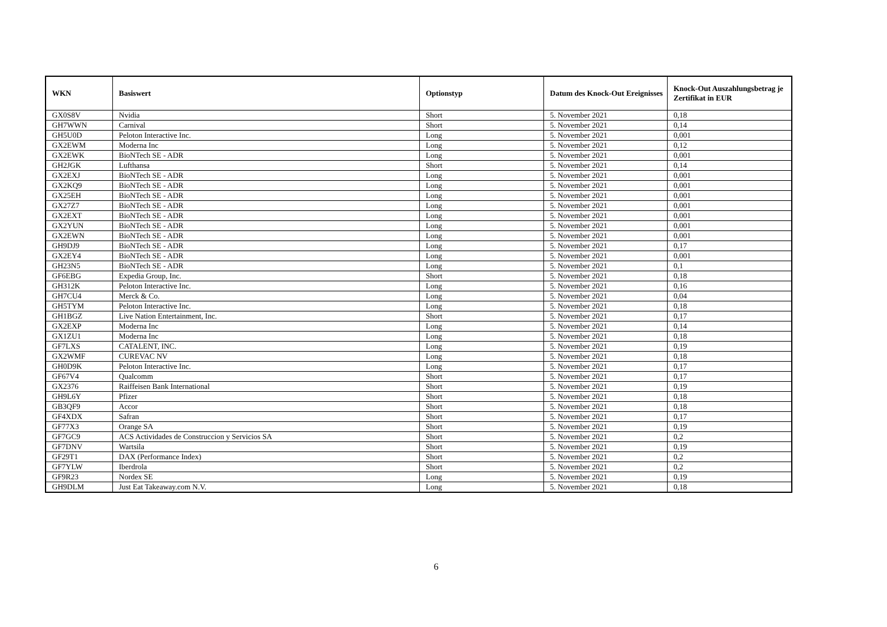| WKN | Basiswert | Optionstyp | Datum des Knock-Out Ereignisses | Knock-Out Auszahlungsbetrag je Zertifikat in EUR |
| --- | --- | --- | --- | --- |
| GX0S8V | Nvidia | Short | 5. November 2021 | 0,18 |
| GH7WWN | Carnival | Short | 5. November 2021 | 0,14 |
| GH5U0D | Peloton Interactive Inc. | Long | 5. November 2021 | 0,001 |
| GX2EWM | Moderna Inc | Long | 5. November 2021 | 0,12 |
| GX2EWK | BioNTech SE - ADR | Long | 5. November 2021 | 0,001 |
| GH2JGK | Lufthansa | Short | 5. November 2021 | 0,14 |
| GX2EXJ | BioNTech SE - ADR | Long | 5. November 2021 | 0,001 |
| GX2KQ9 | BioNTech SE - ADR | Long | 5. November 2021 | 0,001 |
| GX25EH | BioNTech SE - ADR | Long | 5. November 2021 | 0,001 |
| GX27Z7 | BioNTech SE - ADR | Long | 5. November 2021 | 0,001 |
| GX2EXT | BioNTech SE - ADR | Long | 5. November 2021 | 0,001 |
| GX2YUN | BioNTech SE - ADR | Long | 5. November 2021 | 0,001 |
| GX2EWN | BioNTech SE - ADR | Long | 5. November 2021 | 0,001 |
| GH9DJ9 | BioNTech SE - ADR | Long | 5. November 2021 | 0,17 |
| GX2EY4 | BioNTech SE - ADR | Long | 5. November 2021 | 0,001 |
| GH23N5 | BioNTech SE - ADR | Long | 5. November 2021 | 0,1 |
| GF6EBG | Expedia Group, Inc. | Short | 5. November 2021 | 0,18 |
| GH312K | Peloton Interactive Inc. | Long | 5. November 2021 | 0,16 |
| GH7CU4 | Merck & Co. | Long | 5. November 2021 | 0,04 |
| GH5TYM | Peloton Interactive Inc. | Long | 5. November 2021 | 0,18 |
| GH1BGZ | Live Nation Entertainment, Inc. | Short | 5. November 2021 | 0,17 |
| GX2EXP | Moderna Inc | Long | 5. November 2021 | 0,14 |
| GX1ZU1 | Moderna Inc | Long | 5. November 2021 | 0,18 |
| GF7LXS | CATALENT, INC. | Long | 5. November 2021 | 0,19 |
| GX2WMF | CUREVAC NV | Long | 5. November 2021 | 0,18 |
| GH0D9K | Peloton Interactive Inc. | Long | 5. November 2021 | 0,17 |
| GF67V4 | Qualcomm | Short | 5. November 2021 | 0,17 |
| GX2376 | Raiffeisen Bank International | Short | 5. November 2021 | 0,19 |
| GH9L6Y | Pfizer | Short | 5. November 2021 | 0,18 |
| GB3QF9 | Accor | Short | 5. November 2021 | 0,18 |
| GF4XDX | Safran | Short | 5. November 2021 | 0,17 |
| GF77X3 | Orange SA | Short | 5. November 2021 | 0,19 |
| GF7GC9 | ACS Actividades de Construccion y Servicios SA | Short | 5. November 2021 | 0,2 |
| GF7DNV | Wartsila | Short | 5. November 2021 | 0,19 |
| GF29T1 | DAX (Performance Index) | Short | 5. November 2021 | 0,2 |
| GF7YLW | Iberdrola | Short | 5. November 2021 | 0,2 |
| GF9R23 | Nordex SE | Long | 5. November 2021 | 0,19 |
| GH9DLM | Just Eat Takeaway.com N.V. | Long | 5. November 2021 | 0,18 |
6